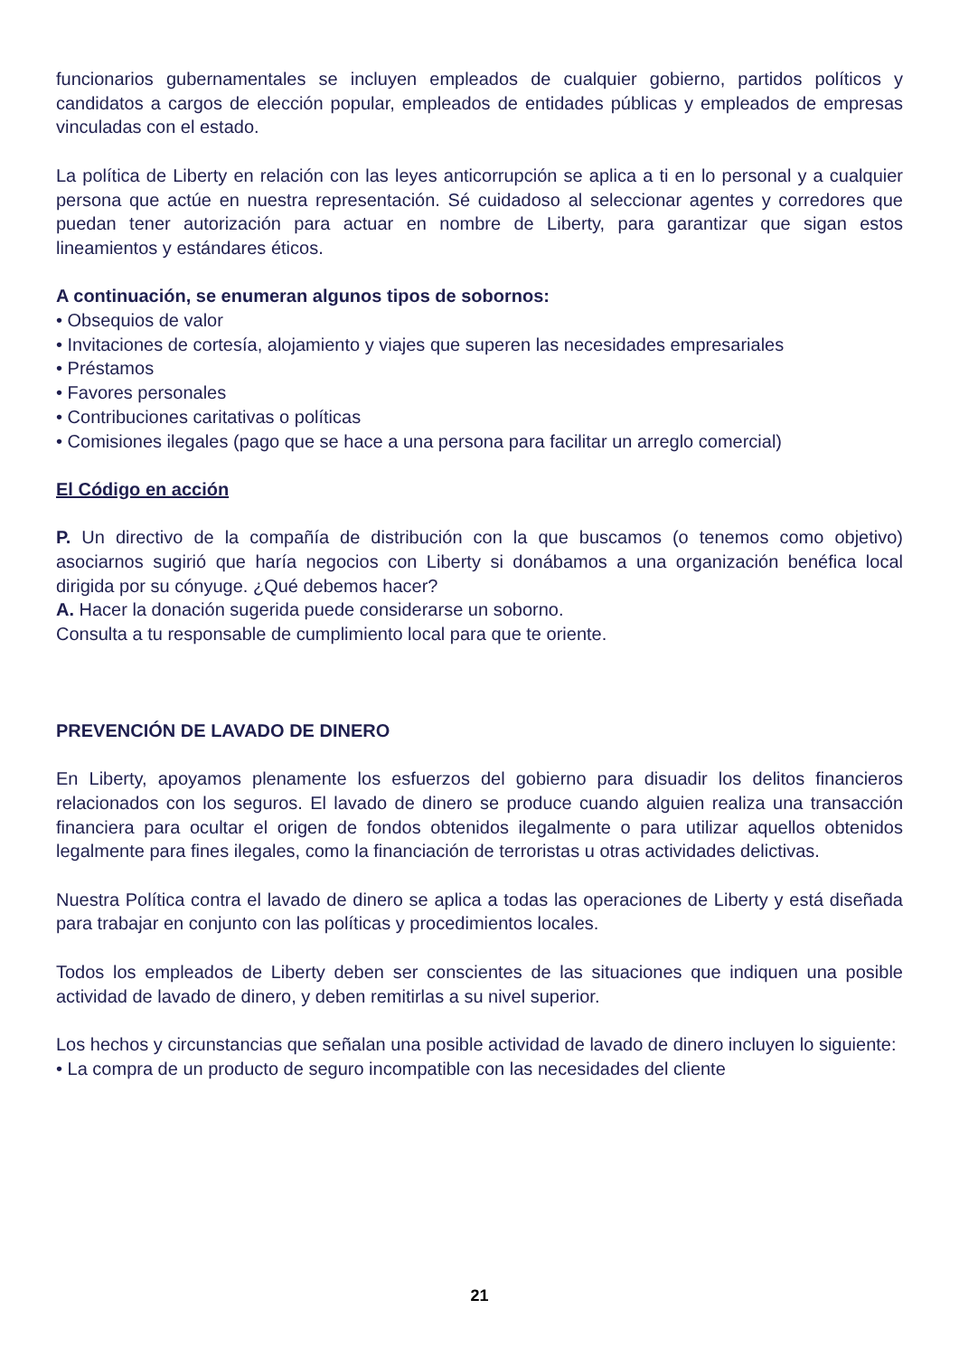funcionarios gubernamentales se incluyen empleados de cualquier gobierno, partidos políticos y candidatos a cargos de elección popular, empleados de entidades públicas y empleados de empresas vinculadas con el estado.
La política de Liberty en relación con las leyes anticorrupción se aplica a ti en lo personal y a cualquier persona que actúe en nuestra representación. Sé cuidadoso al seleccionar agentes y corredores que puedan tener autorización para actuar en nombre de Liberty, para garantizar que sigan estos lineamientos y estándares éticos.
A continuación, se enumeran algunos tipos de sobornos:
• Obsequios de valor
• Invitaciones de cortesía, alojamiento y viajes que superen las necesidades empresariales
• Préstamos
• Favores personales
• Contribuciones caritativas o políticas
• Comisiones ilegales (pago que se hace a una persona para facilitar un arreglo comercial)
El Código en acción
P. Un directivo de la compañía de distribución con la que buscamos (o tenemos como objetivo) asociarnos sugirió que haría negocios con Liberty si donábamos a una organización benéfica local dirigida por su cónyuge. ¿Qué debemos hacer?
A. Hacer la donación sugerida puede considerarse un soborno.
Consulta a tu responsable de cumplimiento local para que te oriente.
PREVENCIÓN DE LAVADO DE DINERO
En Liberty, apoyamos plenamente los esfuerzos del gobierno para disuadir los delitos financieros relacionados con los seguros. El lavado de dinero se produce cuando alguien realiza una transacción financiera para ocultar el origen de fondos obtenidos ilegalmente o para utilizar aquellos obtenidos legalmente para fines ilegales, como la financiación de terroristas u otras actividades delictivas.
Nuestra Política contra el lavado de dinero se aplica a todas las operaciones de Liberty y está diseñada para trabajar en conjunto con las políticas y procedimientos locales.
Todos los empleados de Liberty deben ser conscientes de las situaciones que indiquen una posible actividad de lavado de dinero, y deben remitirlas a su nivel superior.
Los hechos y circunstancias que señalan una posible actividad de lavado de dinero incluyen lo siguiente:
• La compra de un producto de seguro incompatible con las necesidades del cliente
21